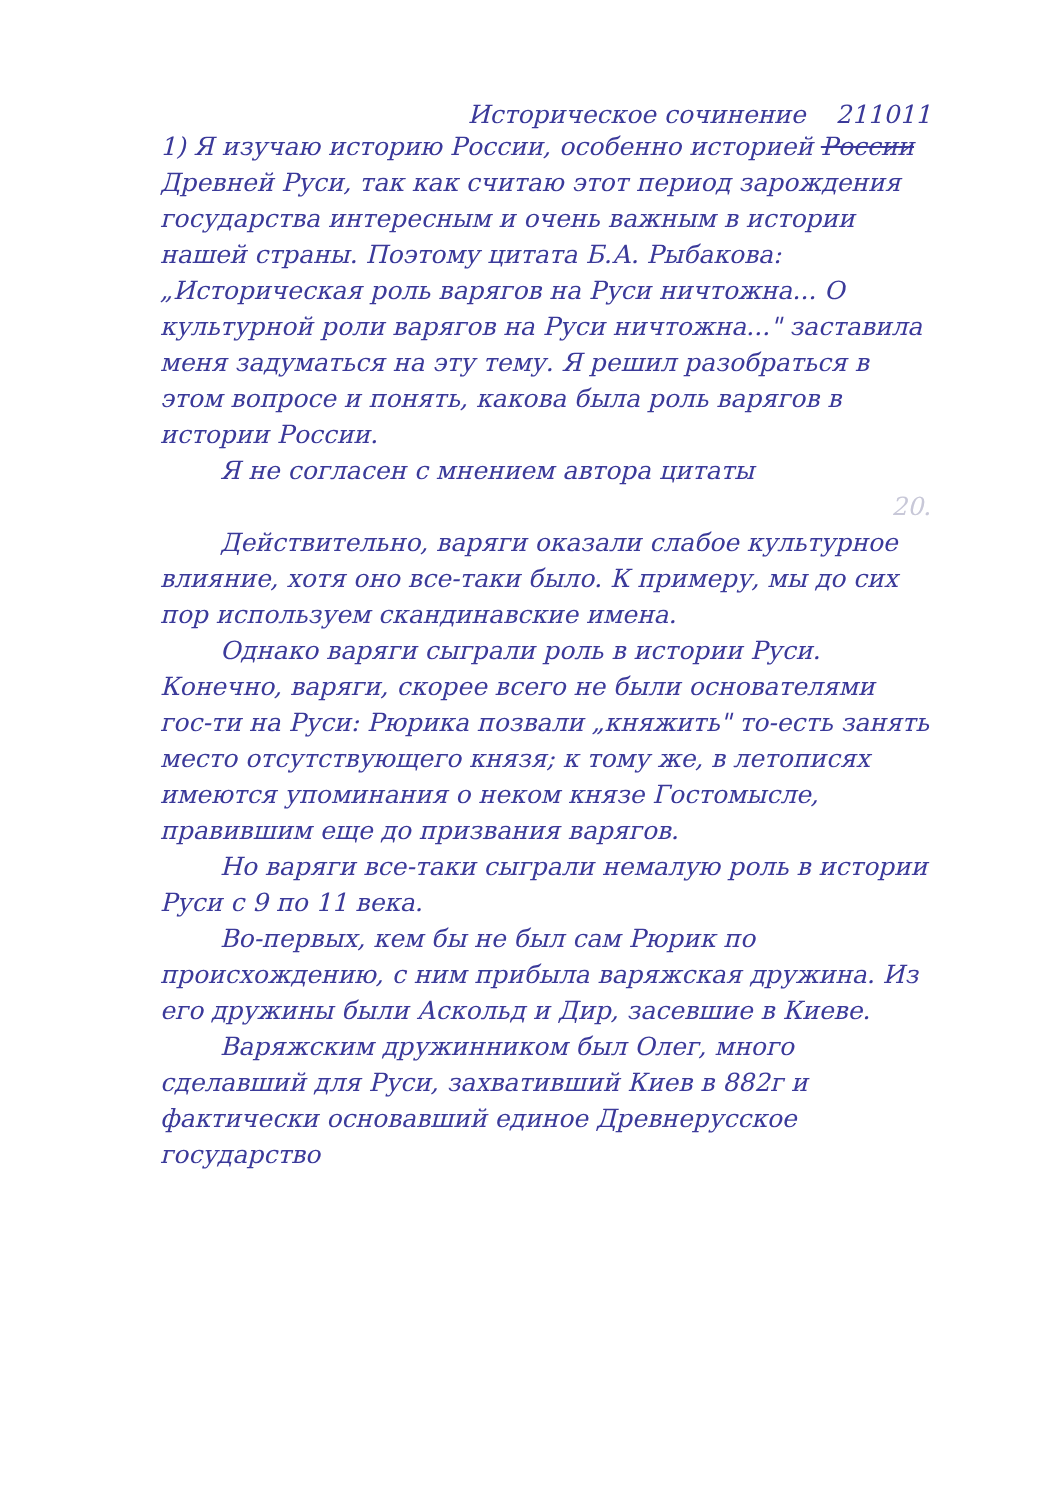Историческое сочинение 211011
1) Я изучаю историю России, особенно историей России Древней Руси, так как считаю этот период зарождения государства интересным и очень важным в истории нашей страны. Поэтому цитата Б.А. Рыбакова: „Историческая роль варягов на Руси ничтожна... О культурной роли варягов на Руси ничтожна..." заставила меня задуматься на эту тему. Я решил разобраться в этом вопросе и понять, какова была роль варягов в истории России.
Я не согласен с мнением автора цитаты
20.
Действительно, варяги оказали слабое культурное влияние, хотя оно все-таки было. К примеру, мы до сих пор используем скандинавские имена.
Однако варяги сыграли роль в истории Руси. Конечно, варяги, скорее всего не были основателями гос-ти на Руси: Рюрика позвали „княжить" то-есть занять место отсутствующего князя; к тому же, в летописях имеются упоминания о неком князе Гостомысле, правившим еще до призвания варягов.
Но варяги все-таки сыграли немалую роль в истории Руси с 9 по 11 века.
Во-первых, кем бы не был сам Рюрик по происхождению, с ним прибыла варяжская дружина. Из его дружины были Аскольд и Дир, засевшие в Киеве.
Варяжским дружинником был Олег, много сделавший для Руси, захвативший Киев в 882г и фактически основавший единое Древнерусское государство